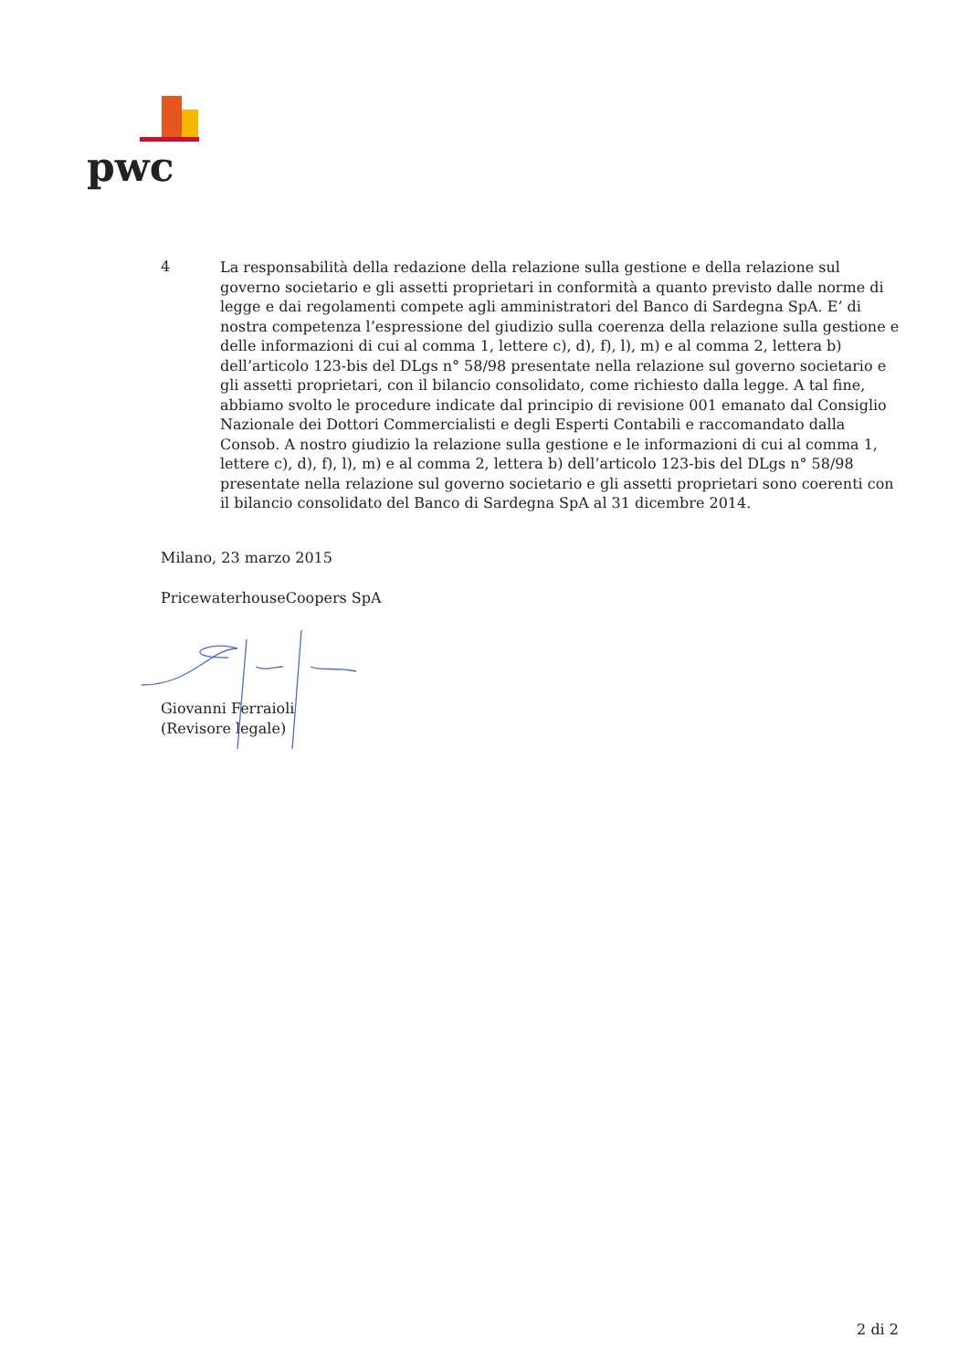pwc
4
La responsabilità della redazione della relazione sulla gestione e della relazione sul governo societario e gli assetti proprietari in conformità a quanto previsto dalle norme di legge e dai regolamenti compete agli amministratori del Banco di Sardegna SpA. E’ di nostra competenza l’espressione del giudizio sulla coerenza della relazione sulla gestione e delle informazioni di cui al comma 1, lettere c), d), f), l), m) e al comma 2, lettera b) dell’articolo 123-bis del DLgs n° 58/98 presentate nella relazione sul governo societario e gli assetti proprietari, con il bilancio consolidato, come richiesto dalla legge. A tal fine, abbiamo svolto le procedure indicate dal principio di revisione 001 emanato dal Consiglio Nazionale dei Dottori Commercialisti e degli Esperti Contabili e raccomandato dalla Consob. A nostro giudizio la relazione sulla gestione e le informazioni di cui al comma 1, lettere c), d), f), l), m) e al comma 2, lettera b) dell’articolo 123-bis del DLgs n° 58/98 presentate nella relazione sul governo societario e gli assetti proprietari sono coerenti con il bilancio consolidato del Banco di Sardegna SpA al 31 dicembre 2014.
Milano, 23 marzo 2015
PricewaterhouseCoopers SpA
Giovanni Ferraioli
(Revisore legale)
2 di 2